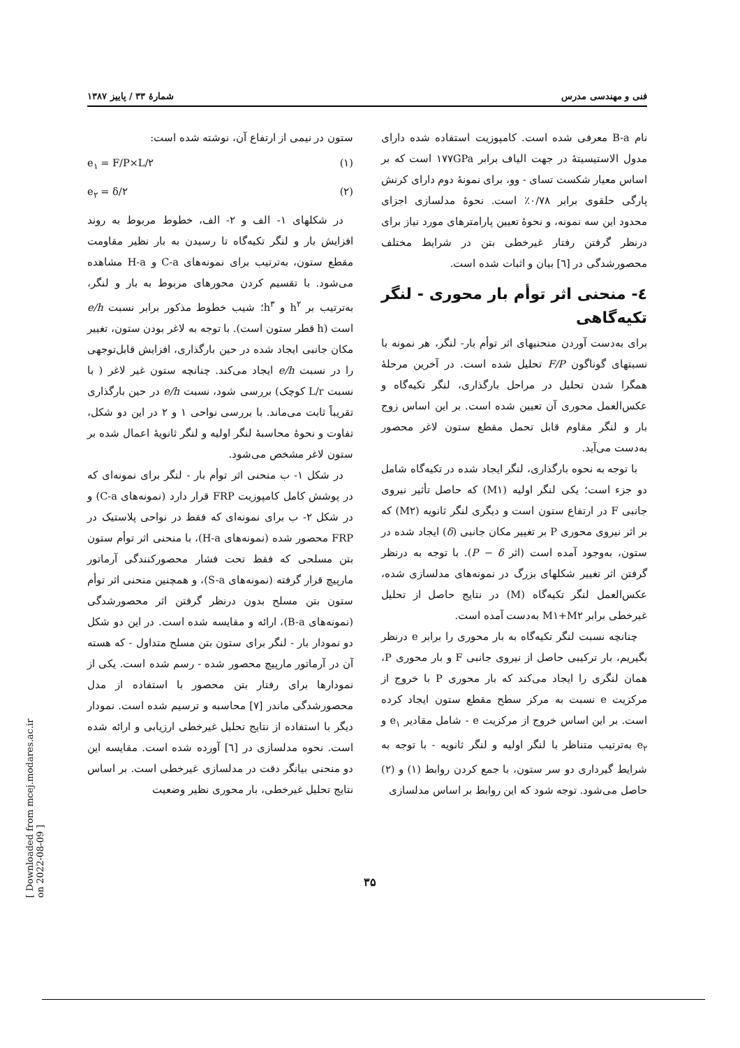فنی و مهندسی مدرس شمارهٔ ۳۳ / پاییز ۱۳۸۷
نام B-a معرفی شده است. کامپوزیت استفاده شده دارای مدول الاستیسیتهٔ در جهت الیاف برابر ۱۷۷GPa است که بر اساس معیار شکست تسای - وو، برای نمونهٔ دوم دارای کرنش پارگی حلقوی برابر ۰/۷۸٪ است. نحوهٔ مدلسازی اجزای محدود این سه نمونه، و نحوهٔ تعیین پارامترهای مورد نیاز برای درنظر گرفتن رفتار غیرخطی بتن در شرایط مختلف محصورشدگی در [٦] بیان و اثبات شده است.
٤- منحنی اثر توأم بار محوری - لنگر تکیه‌گاهی
برای به‌دست آوردن منحنیهای اثر توأم بار- لنگر، هر نمونه با نسبتهای گوناگون F/P تحلیل شده است. در آخرین مرحلهٔ همگرا شدن تحلیل در مراحل بارگذاری، لنگر تکیه‌گاه و عکس‌العمل محوری آن تعیین شده است. بر این اساس زوج بار و لنگر مقاوم قابل تحمل مقطع ستون لاغر محصور به‌دست می‌آید.
با توجه به نحوه بارگذاری، لنگر ایجاد شده در تکیه‌گاه شامل دو جزء است؛ یکی لنگر اولیه (M۱) که حاصل تأثیر نیروی جانبی F در ارتفاع ستون است و دیگری لنگر ثانویه (M۲) که بر اثر نیروی محوری P بر تغییر مکان جانبی (δ) ایجاد شده در ستون، به‌وجود آمده است (اثر P − δ). با توجه به درنظر گرفتن اثر تغییر شکلهای بزرگ در نمونه‌های مدلسازی شده، عکس‌العمل لنگر تکیه‌گاه (M) در نتایج حاصل از تحلیل غیرخطی برابر M۱+M۲ به‌دست آمده است.
چنانچه نسبت لنگر تکیه‌گاه به بار محوری را برابر e درنظر بگیریم، بار ترکیبی حاصل از نیروی جانبی F و بار محوری P، همان لنگری را ایجاد می‌کند که بار محوری P با خروج از مرکزیت e نسبت به مرکز سطح مقطع ستون ایجاد کرده است. بر این اساس خروج از مرکزیت e - شامل مقادیر e<sub>۱</sub> و e<sub>۲</sub> به‌ترتیب متناظر با لنگر اولیه و لنگر ثانویه - با توجه به شرایط گیرداری دو سر ستون، با جمع کردن روابط (۱) و (۲) حاصل می‌شود. توجه شود که این روابط بر اساس مدلسازی
ستون در نیمی از ارتفاع آن، نوشته شده است:
e<sub>۱</sub> = F/P×L/۲ (۱)
e<sub>۲</sub> = δ/۲ (۲)
در شکلهای ۱- الف و ۲- الف، خطوط مربوط به روند افزایش بار و لنگر تکیه‌گاه تا رسیدن به بار نظیر مقاومت مقطع ستون، به‌ترتیب برای نمونه‌های C-a و H-a مشاهده می‌شود. با تقسیم کردن محورهای مربوط به بار و لنگر، به‌ترتیب بر h<sup>۲</sup> و h<sup>۳</sup>؛ شیب خطوط مذکور برابر نسبت e/h است (h قطر ستون است). با توجه به لاغر بودن ستون، تغییر مکان جانبی ایجاد شده در حین بارگذاری، افزایش قابل‌توجهی را در نسبت e/h ایجاد می‌کند. چنانچه ستون غیر لاغر ( با نسبت L/r کوچک) بررسی شود، نسبت e/h در حین بارگذاری تقریباً ثابت می‌ماند. با بررسی نواحی ۱ و ۲ در این دو شکل، تفاوت و نحوهٔ محاسبهٔ لنگر اولیه و لنگر ثانویهٔ اعمال شده بر ستون لاغر مشخص می‌شود.
در شکل ۱- ب منحنی اثر توأم بار - لنگر برای نمونه‌ای که در پوشش کامل کامپوزیت FRP قرار دارد (نمونه‌های C-a) و در شکل ۲- ب برای نمونه‌ای که فقط در نواحی پلاستیک در FRP محصور شده (نمونه‌های H-a)، با منحنی اثر توأم ستون بتن مسلحی که فقط تحت فشار محصورکنندگی آرماتور مارپیچ قرار گرفته (نمونه‌های S-a)، و همچنین منحنی اثر توأم ستون بتن مسلح بدون درنظر گرفتن اثر محصورشدگی (نمونه‌های B-a)، ارائه و مقایسه شده است. در این دو شکل دو نمودار بار - لنگر برای ستون بتن مسلح متداول - که هسته آن در آرماتور مارپیچ محصور شده - رسم شده است. یکی از نمودارها برای رفتار بتن محصور با استفاده از مدل محصورشدگی ماندر [۷] محاسبه و ترسیم شده است. نمودار دیگر با استفاده از نتایج تحلیل غیرخطی ارزیابی و ارائه شده است. نحوه مدلسازی در [٦] آورده شده است. مقایسه این دو منحنی بیانگر دقت در مدلسازی غیرخطی است. بر اساس نتایج تحلیل غیرخطی، بار محوری نظیر وضعیت
۳۵
[ Downloaded from mcej.modares.ac.ir on 2022-08-09 ]